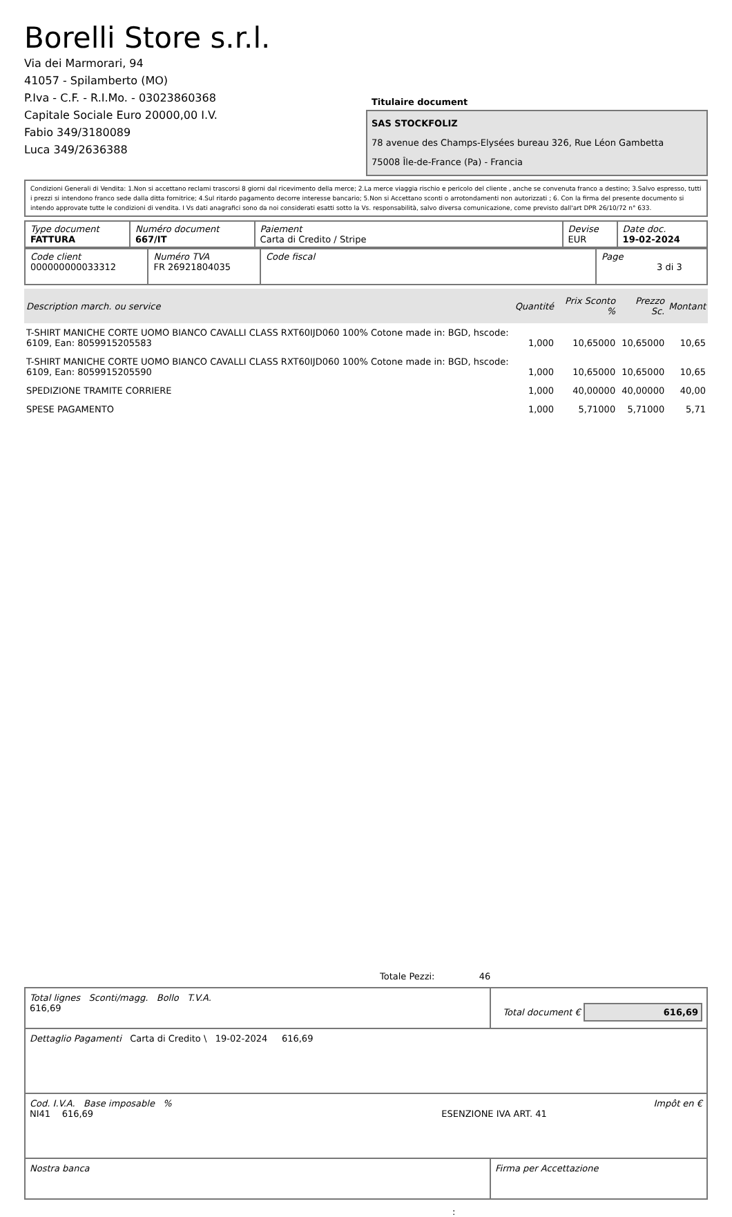Borelli Store s.r.l.
Via dei Marmorari, 94
41057 - Spilamberto (MO)
P.Iva - C.F. - R.I.Mo. - 03023860368
Capitale Sociale Euro 20000,00 I.V.
Fabio 349/3180089
Luca 349/2636388
Titulaire document
SAS STOCKFOLIZ
78 avenue des Champs-Elysées bureau 326, Rue Léon Gambetta
75008 Île-de-France (Pa) - Francia
Condizioni Generali di Vendita: 1.Non si accettano reclami trascorsi 8 giorni dal ricevimento della merce; 2.La merce viaggia rischio e pericolo del cliente , anche se convenuta franco a destino; 3.Salvo espresso, tutti i prezzi si intendono franco sede dalla ditta fornitrice; 4.Sul ritardo pagamento decorre interesse bancario; 5.Non si Accettano sconti o arrotondamenti non autorizzati ; 6. Con la firma del presente documento si intendo approvate tutte le condizioni di vendita. I Vs dati anagrafici sono da noi considerati esatti sotto la Vs. responsabilità, salvo diversa comunicazione, come previsto dall'art DPR 26/10/72 n° 633.
| Type document FATTURA | Numéro document 667/IT | Paiement Carta di Credito / Stripe | Devise EUR | Date doc. 19-02-2024 |
| Code client 000000000033312 | Numéro TVA FR 26921804035 | Code fiscal | Page 3 di 3 |
| Description march. ou service | Quantité | Prix Sconto % | Prezzo Sc. | Montant |
| --- | --- | --- | --- | --- |
| T-SHIRT MANICHE CORTE UOMO BIANCO CAVALLI CLASS RXT60IJD060 100% Cotone made in: BGD, hscode: 6109, Ean: 8059915205583 | 1,000 | 10,65000 | 10,65000 | 10,65 |
| T-SHIRT MANICHE CORTE UOMO BIANCO CAVALLI CLASS RXT60IJD060 100% Cotone made in: BGD, hscode: 6109, Ean: 8059915205590 | 1,000 | 10,65000 | 10,65000 | 10,65 |
| SPEDIZIONE TRAMITE CORRIERE | 1,000 | 40,00000 | 40,00000 | 40,00 |
| SPESE PAGAMENTO | 1,000 | 5,71000 | 5,71000 | 5,71 |
Totale Pezzi: 46
| Total lignes Sconti/magg. Bollo T.V.A. 616,69 | Total document € 616,69 |
| Dettaglio Pagamenti Carta di Credito \ 19-02-2024 616,69 | |
| Cod. I.V.A. Base imposable % Impôt en € NI41 616,69 ESENZIONE IVA ART. 41 | |
| Nostra banca | Firma per Accettazione |
: